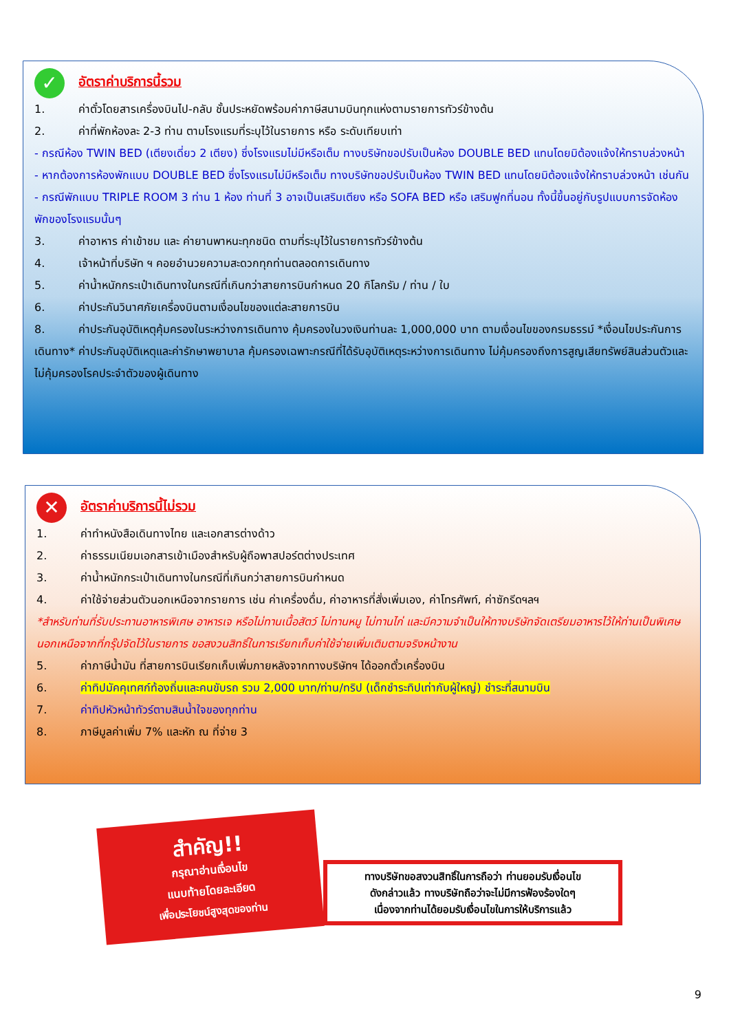✓ อัตราค่าบริการนี้รวม
1. ค่าตั๋วโดยสารเครื่องบินไป-กลับ ชั้นประหยัดพร้อมค่าภาษีสนามบินทุกแห่งตามรายการทัวร์ข้างต้น
2. ค่าที่พักห้องละ 2-3 ท่าน ตามโรงแรมที่ระบุไว้ในรายการ หรือ ระดับเทียบเท่า
- กรณีห้อง TWIN BED (เตียงเดี่ยว 2 เตียง) ซึ่งโรงแรมไม่มีหรือเต็ม ทางบริษัทขอปรับเป็นห้อง DOUBLE BED แทนโดยมิต้องแจ้งให้ทราบล่วงหน้า
- หากต้องการห้องพักแบบ DOUBLE BED ซึ่งโรงแรมไม่มีหรือเต็ม ทางบริษัทขอปรับเป็นห้อง TWIN BED แทนโดยมิต้องแจ้งให้ทราบล่วงหน้า เช่นกัน
- กรณีพักแบบ TRIPLE ROOM 3 ท่าน 1 ห้อง ท่านที่ 3 อาจเป็นเสริมเตียง หรือ SOFA BED หรือ เสริมฟูกที่นอน ทั้งนี้ขึ้นอยู่กับรูปแบบการจัดห้องพักของโรงแรมนั้นๆ
3. ค่าอาหาร ค่าเข้าชม และ ค่ายานพาหนะทุกชนิด ตามที่ระบุไว้ในรายการทัวร์ข้างต้น
4. เจ้าหน้าที่บริษัท ฯ คอยอำนวยความสะดวกทุกท่านตลอดการเดินทาง
5. ค่าน้ำหนักกระเป๋าเดินทางในกรณีที่เกินกว่าสายการบินกำหนด 20 กิโลกรัม / ท่าน / ใบ
6. ค่าประกันวินาศภัยเครื่องบินตามเงื่อนไขของแต่ละสายการบิน
8. ค่าประกันอุบัติเหตุคุ้มครองในระหว่างการเดินทาง คุ้มครองในวงเงินท่านละ 1,000,000 บาท ตามเงื่อนไขของกรมธรรม์ *เงื่อนไขประกันการเดินทาง* ค่าประกันอุบัติเหตุและค่ารักษาพยาบาล คุ้มครองเฉพาะกรณีที่ได้รับอุบัติเหตุระหว่างการเดินทาง ไม่คุ้มครองถึงการสูญเสียทรัพย์สินส่วนตัวและไม่คุ้มครองโรคประจำตัวของผู้เดินทาง
✕ อัตราค่าบริการนี้ไม่รวม
1. ค่าทำหนังสือเดินทางไทย และเอกสารต่างด้าว
2. ค่าธรรมเนียมเอกสารเข้าเมืองสำหรับผู้ถือพาสปอร์ตต่างประเทศ
3. ค่าน้ำหนักกระเป๋าเดินทางในกรณีที่เกินกว่าสายการบินกำหนด
4. ค่าใช้จ่ายส่วนตัวนอกเหนือจากรายการ เช่น ค่าเครื่องดื่ม, ค่าอาหารที่สั่งเพิ่มเอง, ค่าโทรศัพท์, ค่าซักรีดฯลฯ
*สำหรับท่านที่รับประทานอาหารพิเศษ อาหารเจ หรือไม่ทานเนื้อสัตว์ ไม่ทานหมู ไม่ทานไก่ และมีความจำเป็นให้ทางบริษัทจัดเตรียมอาหารไว้ให้ท่านเป็นพิเศษนอกเหนือจากที่กรุ๊ปจัดไว้ในรายการ ขอสงวนสิทธิ์ในการเรียกเก็บค่าใช้จ่ายเพิ่มเติมตามจริงหน้างาน
5. ค่าภาษีน้ำมัน ที่สายการบินเรียกเก็บเพิ่มภายหลังจากทางบริษัทฯ ได้ออกตั๋วเครื่องบิน
6. ค่าทิปมัคคุเทศก์ท้องถิ่นและคนขับรถ รวม 2,000 บาท/ท่าน/ทริป (เด็กชำระทิปเท่ากับผู้ใหญ่) ชำระที่สนามบิน
7. ค่าทิปหัวหน้าทัวร์ตามสินน้ำใจของทุกท่าน
8. ภาษีมูลค่าเพิ่ม 7% และหัก ณ ที่จ่าย 3
สำคัญ!!
กรุณาอ่านเงื่อนไข
แนบท้ายโดยละเอียด
เพื่อประโยชน์สูงสุดของท่าน
ทางบริษัทขอสงวนสิทธิ์ในการถือว่า ท่านยอมรับเงื่อนไข
ดังกล่าวแล้ว ทางบริษัทถือว่าจะไม่มีการฟ้องร้องใดๆ
เนื่องจากท่านได้ยอมรับเงื่อนไขในการให้บริการแล้ว
9